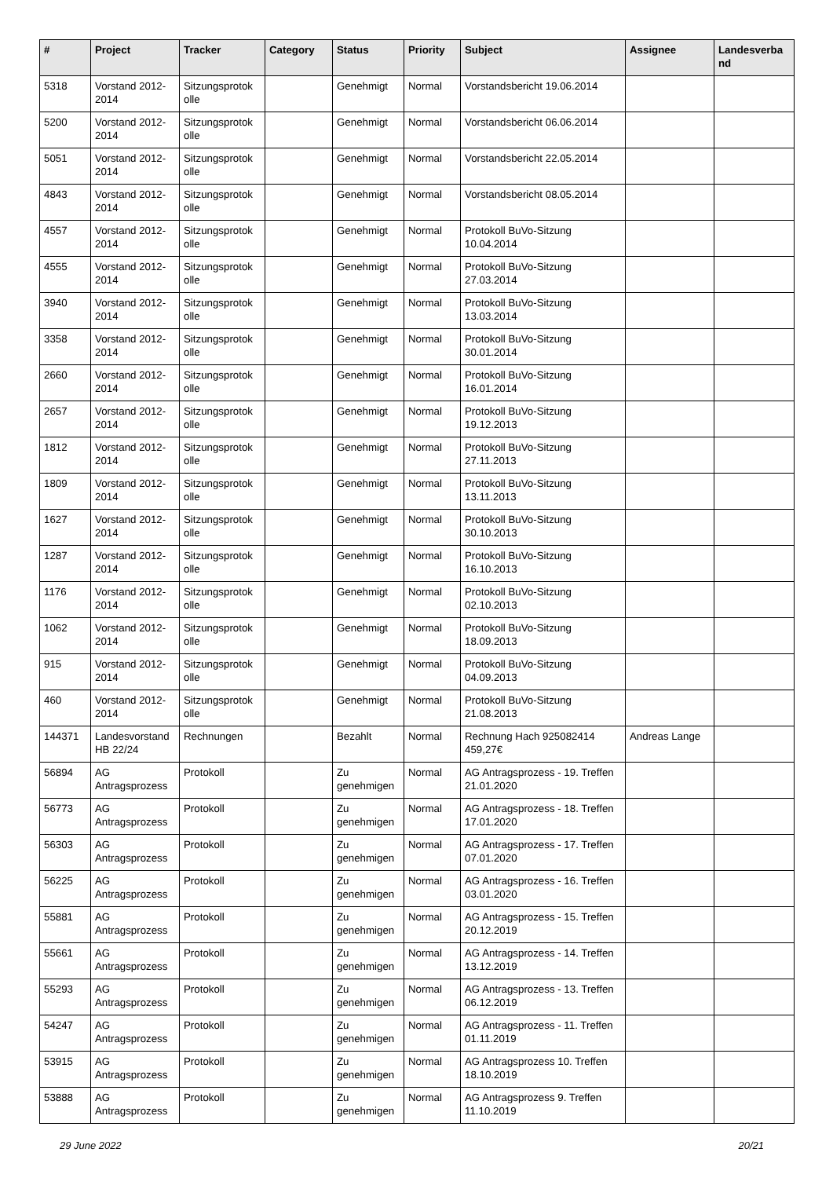| # | Project | Tracker | Category | Status | Priority | Subject | Assignee | Landesverba nd |
| --- | --- | --- | --- | --- | --- | --- | --- | --- |
| 5318 | Vorstand 2012-2014 | Sitzungsprotok olle | | Genehmigt | Normal | Vorstandsbericht 19.06.2014 | | |
| 5200 | Vorstand 2012-2014 | Sitzungsprotok olle | | Genehmigt | Normal | Vorstandsbericht 06.06.2014 | | |
| 5051 | Vorstand 2012-2014 | Sitzungsprotok olle | | Genehmigt | Normal | Vorstandsbericht 22.05.2014 | | |
| 4843 | Vorstand 2012-2014 | Sitzungsprotok olle | | Genehmigt | Normal | Vorstandsbericht 08.05.2014 | | |
| 4557 | Vorstand 2012-2014 | Sitzungsprotok olle | | Genehmigt | Normal | Protokoll BuVo-Sitzung 10.04.2014 | | |
| 4555 | Vorstand 2012-2014 | Sitzungsprotok olle | | Genehmigt | Normal | Protokoll BuVo-Sitzung 27.03.2014 | | |
| 3940 | Vorstand 2012-2014 | Sitzungsprotok olle | | Genehmigt | Normal | Protokoll BuVo-Sitzung 13.03.2014 | | |
| 3358 | Vorstand 2012-2014 | Sitzungsprotok olle | | Genehmigt | Normal | Protokoll BuVo-Sitzung 30.01.2014 | | |
| 2660 | Vorstand 2012-2014 | Sitzungsprotok olle | | Genehmigt | Normal | Protokoll BuVo-Sitzung 16.01.2014 | | |
| 2657 | Vorstand 2012-2014 | Sitzungsprotok olle | | Genehmigt | Normal | Protokoll BuVo-Sitzung 19.12.2013 | | |
| 1812 | Vorstand 2012-2014 | Sitzungsprotok olle | | Genehmigt | Normal | Protokoll BuVo-Sitzung 27.11.2013 | | |
| 1809 | Vorstand 2012-2014 | Sitzungsprotok olle | | Genehmigt | Normal | Protokoll BuVo-Sitzung 13.11.2013 | | |
| 1627 | Vorstand 2012-2014 | Sitzungsprotok olle | | Genehmigt | Normal | Protokoll BuVo-Sitzung 30.10.2013 | | |
| 1287 | Vorstand 2012-2014 | Sitzungsprotok olle | | Genehmigt | Normal | Protokoll BuVo-Sitzung 16.10.2013 | | |
| 1176 | Vorstand 2012-2014 | Sitzungsprotok olle | | Genehmigt | Normal | Protokoll BuVo-Sitzung 02.10.2013 | | |
| 1062 | Vorstand 2012-2014 | Sitzungsprotok olle | | Genehmigt | Normal | Protokoll BuVo-Sitzung 18.09.2013 | | |
| 915 | Vorstand 2012-2014 | Sitzungsprotok olle | | Genehmigt | Normal | Protokoll BuVo-Sitzung 04.09.2013 | | |
| 460 | Vorstand 2012-2014 | Sitzungsprotok olle | | Genehmigt | Normal | Protokoll BuVo-Sitzung 21.08.2013 | | |
| 144371 | Landesvorstand HB 22/24 | Rechnungen | | Bezahlt | Normal | Rechnung Hach 925082414 459,27€ | Andreas Lange | |
| 56894 | AG Antragsprozess | Protokoll | | Zu genehmigen | Normal | AG Antragsprozess - 19. Treffen 21.01.2020 | | |
| 56773 | AG Antragsprozess | Protokoll | | Zu genehmigen | Normal | AG Antragsprozess - 18. Treffen 17.01.2020 | | |
| 56303 | AG Antragsprozess | Protokoll | | Zu genehmigen | Normal | AG Antragsprozess - 17. Treffen 07.01.2020 | | |
| 56225 | AG Antragsprozess | Protokoll | | Zu genehmigen | Normal | AG Antragsprozess - 16. Treffen 03.01.2020 | | |
| 55881 | AG Antragsprozess | Protokoll | | Zu genehmigen | Normal | AG Antragsprozess - 15. Treffen 20.12.2019 | | |
| 55661 | AG Antragsprozess | Protokoll | | Zu genehmigen | Normal | AG Antragsprozess - 14. Treffen 13.12.2019 | | |
| 55293 | AG Antragsprozess | Protokoll | | Zu genehmigen | Normal | AG Antragsprozess - 13. Treffen 06.12.2019 | | |
| 54247 | AG Antragsprozess | Protokoll | | Zu genehmigen | Normal | AG Antragsprozess - 11. Treffen 01.11.2019 | | |
| 53915 | AG Antragsprozess | Protokoll | | Zu genehmigen | Normal | AG Antragsprozess 10. Treffen 18.10.2019 | | |
| 53888 | AG Antragsprozess | Protokoll | | Zu genehmigen | Normal | AG Antragsprozess 9. Treffen 11.10.2019 | | |
29 June 2022 20/21